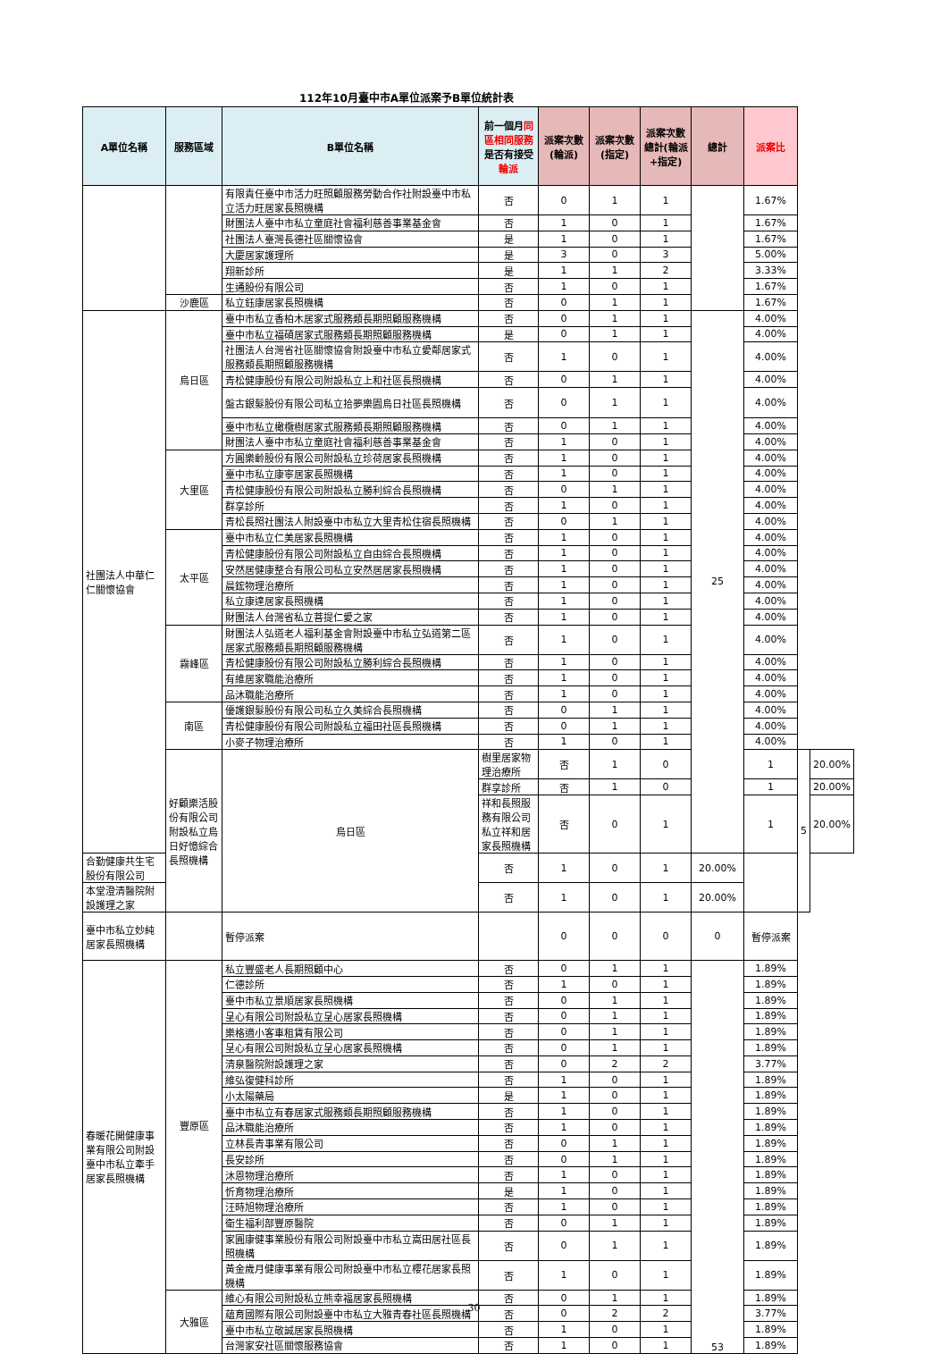112年10月臺中市A單位派案予B單位統計表
| A單位名稱 | 服務區域 | B單位名稱 | 前一個月 同區相同服務 是否有接受 輪派 | 派案次數(輪派) | 派案次數(指定) | 派案次數總計(輪派+指定) | 總計 | 派案比 | | |
| --- | --- | --- | --- | --- | --- | --- | --- | --- | --- | --- |
| | | 有限責任臺中市活力旺照顧服務勞動合作社附設臺中市私立活力旺居家長照機構 | 否 | 0 | 1 | 1 | | 1.67% | | |
| | | 財團法人臺中市私立童庭社會福利慈善事業基金會 | 否 | 1 | 0 | 1 | | 1.67% | | |
| | | 社團法人臺灣長德社區關懷協會 | 是 | 1 | 0 | 1 | | 1.67% | | |
| | | 大慶居家護理所 | 是 | 3 | 0 | 3 | | 5.00% | | |
| | | 翔新診所 | 是 | 1 | 1 | 2 | | 3.33% | | |
| | | 生通股份有限公司 | 否 | 1 | 0 | 1 | | 1.67% | | |
| | 沙鹿區 | 私立鈺康居家長照機構 | 否 | 0 | 1 | 1 | | 1.67% | | |
| 社團法人中華仁仁關懷協會 | 烏日區 | 臺中市私立香柏木居家式服務類長期照顧服務機構 | 否 | 0 | 1 | 1 | 25 | 4.00% | | |
| | | 臺中市私立福碩居家式服務類長期照顧服務機構 | 是 | 0 | 1 | 1 | | 4.00% | | |
| | | 社團法人台灣省社區關懷協會附設臺中市私立愛鄰居家式服務類長期照顧服務機構 | 否 | 1 | 0 | 1 | | 4.00% | | |
| | | 青松健康股份有限公司附設私立上和社區長照機構 | 否 | 0 | 1 | 1 | | 4.00% | | |
| | | 盤古銀髮股份有限公司私立拾夢樂園烏日社區長照機構 | 否 | 0 | 1 | 1 | | 4.00% | | |
| | | 臺中市私立橄欖樹居家式服務類長期照顧服務機構 | 否 | 0 | 1 | 1 | | 4.00% | | |
| | | 財團法人臺中市私立童庭社會福利慈善事業基金會 | 否 | 1 | 0 | 1 | | 4.00% | | |
| | 大里區 | 方圓樂齡股份有限公司附設私立珍荷居家長照機構 | 否 | 1 | 0 | 1 | | 4.00% | | |
| | | 臺中市私立康寧居家長照機構 | 否 | 1 | 0 | 1 | | 4.00% | | |
| | | 青松健康股份有限公司附設私立勝利綜合長照機構 | 否 | 0 | 1 | 1 | | 4.00% | | |
| | | 群享診所 | 否 | 1 | 0 | 1 | | 4.00% | | |
| | | 青松長照社團法人附設臺中市私立大里青松住宿長照機構 | 否 | 0 | 1 | 1 | | 4.00% | | |
| | 太平區 | 臺中市私立仁美居家長照機構 | 否 | 1 | 0 | 1 | | 4.00% | | |
| | | 青松健康股份有限公司附設私立自由綜合長照機構 | 否 | 1 | 0 | 1 | | 4.00% | | |
| | | 安然居健康整合有限公司私立安然居居家長照機構 | 否 | 1 | 0 | 1 | | 4.00% | | |
| | | 晨鋐物理治療所 | 否 | 1 | 0 | 1 | | 4.00% | | |
| | | 私立康達居家長照機構 | 否 | 1 | 0 | 1 | | 4.00% | | |
| | | 財團法人台灣省私立菩提仁愛之家 | 否 | 1 | 0 | 1 | | 4.00% | | |
| | 霧峰區 | 財團法人弘道老人福利基金會附設臺中市私立弘道第二區居家式服務類長期照顧服務機構 | 否 | 1 | 0 | 1 | | 4.00% | | |
| | | 青松健康股份有限公司附設私立勝利綜合長照機構 | 否 | 1 | 0 | 1 | | 4.00% | | |
| | | 有維居家職能治療所 | 否 | 1 | 0 | 1 | | 4.00% | | |
| | | 品沐職能治療所 | 否 | 1 | 0 | 1 | | 4.00% | | |
| | 南區 | 優護銀髮股份有限公司私立久美綜合長照機構 | 否 | 0 | 1 | 1 | | 4.00% | | |
| | | 青松健康股份有限公司附設私立福田社區長照機構 | 否 | 0 | 1 | 1 | | 4.00% | | |
| | | 小麥子物理治療所 | 否 | 1 | 0 | 1 | | 4.00% | | |
| | 好顧樂活股份有限公司附設私立烏日好憶綜合長照機構 | 烏日區 | 樹里居家物理治療所 | 否 | 1 | 0 | | 1 | 5 | 20.00% |
| | | | 群享診所 | 否 | 1 | 0 | | 1 | | 20.00% |
| | | | 祥和長照服務有限公司私立祥和居家長照機構 | 否 | 0 | 1 | | 1 | | 20.00% |
| 合勤健康共生宅股份有限公司 | | | 否 | 1 | 0 | 1 | 20.00% | | | |
| 本堂澄清醫院附設護理之家 | | | 否 | 1 | 0 | 1 | 20.00% | | | |
| 臺中市私立妙純居家長照機構 | | 暫停派案 | | 0 | 0 | 0 | 0 | 暫停派案 | | |
| 春暖花開健康事業有限公司附設臺中市私立牽手居家長照機構 | 豐原區 | 私立豐盛老人長期照顧中心 | 否 | 0 | 1 | 1 | 53 | 1.89% | | |
| | | 仁德診所 | 否 | 1 | 0 | 1 | | 1.89% | | |
| | | 臺中市私立景順居家長照機構 | 否 | 0 | 1 | 1 | | 1.89% | | |
| | | 呈心有限公司附設私立呈心居家長照機構 | 否 | 0 | 1 | 1 | | 1.89% | | |
| | | 樂格適小客車租賃有限公司 | 否 | 0 | 1 | 1 | | 1.89% | | |
| | | 呈心有限公司附設私立呈心居家長照機構 | 否 | 0 | 1 | 1 | | 1.89% | | |
| | | 清泉醫院附設護理之家 | 否 | 0 | 2 | 2 | | 3.77% | | |
| | | 維弘復健科診所 | 否 | 1 | 0 | 1 | | 1.89% | | |
| | | 小太陽藥局 | 是 | 1 | 0 | 1 | | 1.89% | | |
| | | 臺中市私立有春居家式服務類長期照顧服務機構 | 否 | 1 | 0 | 1 | | 1.89% | | |
| | | 品沐職能治療所 | 否 | 1 | 0 | 1 | | 1.89% | | |
| | | 立林長青事業有限公司 | 否 | 0 | 1 | 1 | | 1.89% | | |
| | | 長安診所 | 否 | 0 | 1 | 1 | | 1.89% | | |
| | | 沐恩物理治療所 | 否 | 1 | 0 | 1 | | 1.89% | | |
| | | 忻育物理治療所 | 是 | 1 | 0 | 1 | | 1.89% | | |
| | | 汪時旭物理治療所 | 否 | 1 | 0 | 1 | | 1.89% | | |
| | | 衛生福利部豐原醫院 | 否 | 0 | 1 | 1 | | 1.89% | | |
| | | 家圓康健事業股份有限公司附設臺中市私立嵩田居社區長照機構 | 否 | 0 | 1 | 1 | | 1.89% | | |
| | | 黃金歲月健康事業有限公司附設臺中市私立櫻花居家長照機構 | 否 | 1 | 0 | 1 | | 1.89% | | |
| | 大雅區 | 維心有限公司附設私立熊幸福居家長照機構 | 否 | 0 | 1 | 1 | | 1.89% | | |
| | | 蘊育國際有限公司附設臺中市私立大雅青春社區長照機構 | 否 | 0 | 2 | 2 | | 3.77% | | |
| | | 臺中市私立敬誠居家長照機構 | 否 | 1 | 0 | 1 | | 1.89% | | |
| | | 台灣家安社區關懷服務協會 | 否 | 1 | 0 | 1 | | 1.89% | | |
30